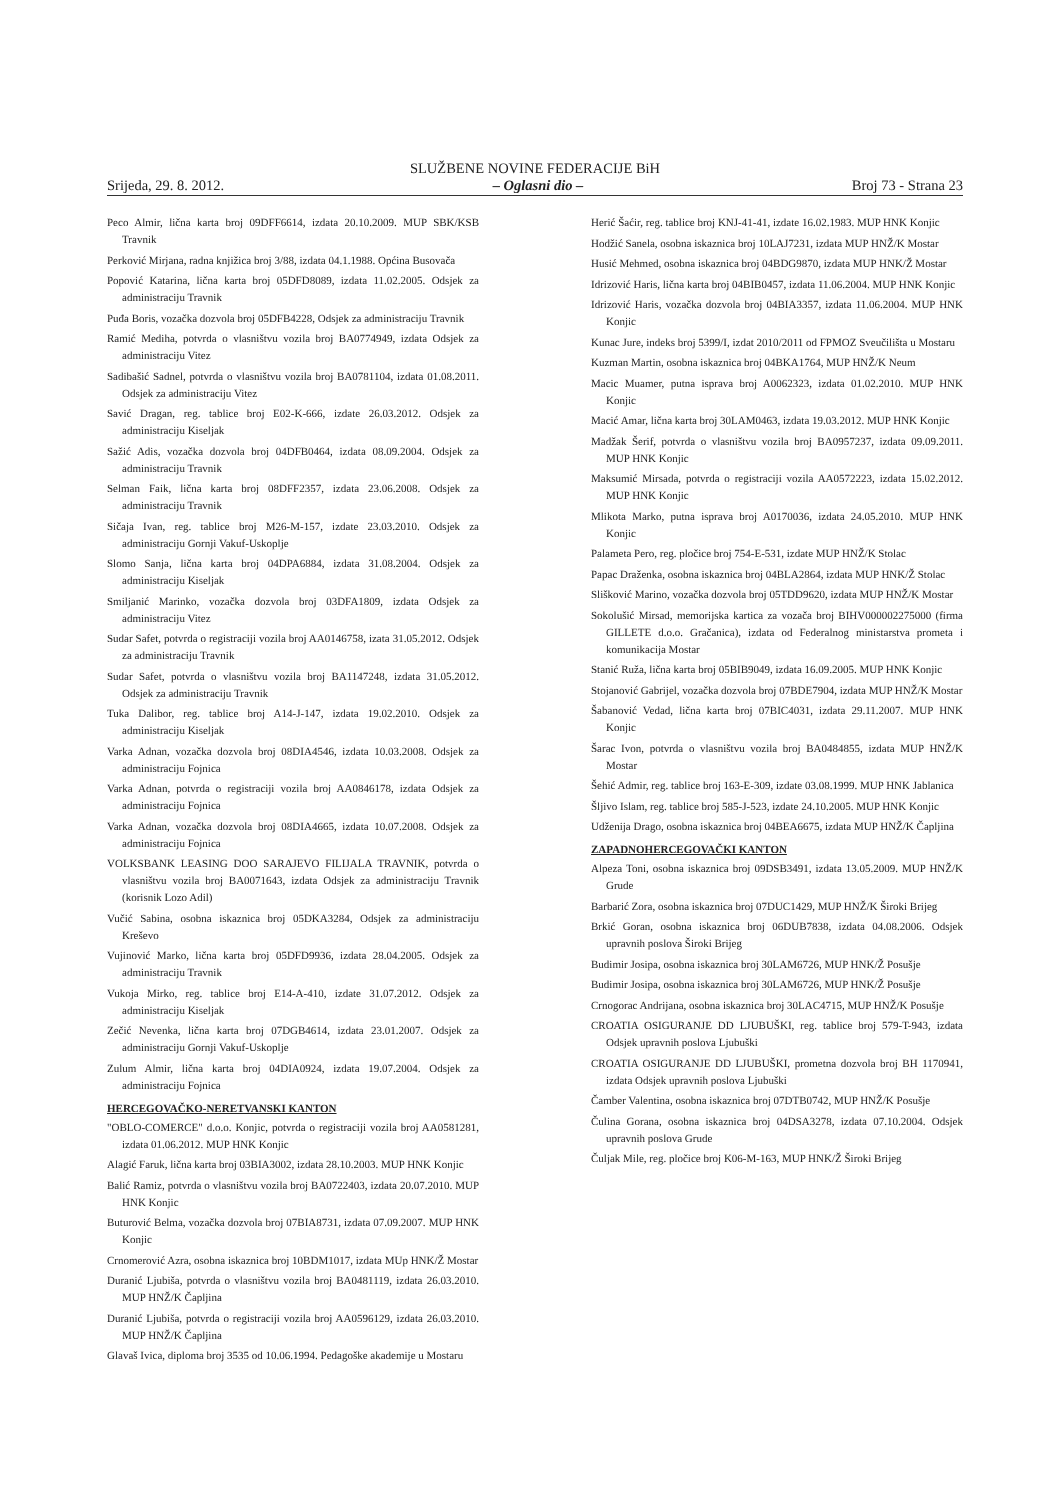SLUŽBENE NOVINE FEDERACIJE BiH
Srijeda, 29. 8. 2012. – Oglasni dio – Broj 73 - Strana 23
Peco Almir, lična karta broj 09DFF6614, izdata 20.10.2009. MUP SBK/KSB Travnik
Perković Mirjana, radna knjižica broj 3/88, izdata 04.1.1988. Općina Busovača
Popović Katarina, lična karta broj 05DFD8089, izdata 11.02.2005. Odsjek za administraciju Travnik
Puđa Boris, vozačka dozvola broj 05DFB4228, Odsjek za administraciju Travnik
Ramić Mediha, potvrda o vlasništvu vozila broj BA0774949, izdata Odsjek za administraciju Vitez
Sadibašić Sadnel, potvrda o vlasništvu vozila broj BA0781104, izdata 01.08.2011. Odsjek za administraciju Vitez
Savić Dragan, reg. tablice broj E02-K-666, izdate 26.03.2012. Odsjek za administraciju Kiseljak
Sažić Adis, vozačka dozvola broj 04DFB0464, izdata 08.09.2004. Odsjek za administraciju Travnik
Selman Faik, lična karta broj 08DFF2357, izdata 23.06.2008. Odsjek za administraciju Travnik
Sičaja Ivan, reg. tablice broj M26-M-157, izdate 23.03.2010. Odsjek za administraciju Gornji Vakuf-Uskoplje
Slomo Sanja, lična karta broj 04DPA6884, izdata 31.08.2004. Odsjek za administraciju Kiseljak
Smiljanić Marinko, vozačka dozvola broj 03DFA1809, izdata Odsjek za administraciju Vitez
Sudar Safet, potvrda o registraciji vozila broj AA0146758, izata 31.05.2012. Odsjek za administraciju Travnik
Sudar Safet, potvrda o vlasništvu vozila broj BA1147248, izdata 31.05.2012. Odsjek za administraciju Travnik
Tuka Dalibor, reg. tablice broj A14-J-147, izdata 19.02.2010. Odsjek za administraciju Kiseljak
Varka Adnan, vozačka dozvola broj 08DIA4546, izdata 10.03.2008. Odsjek za administraciju Fojnica
Varka Adnan, potvrda o registraciji vozila broj AA0846178, izdata Odsjek za administraciju Fojnica
Varka Adnan, vozačka dozvola broj 08DIA4665, izdata 10.07.2008. Odsjek za administraciju Fojnica
VOLKSBANK LEASING DOO SARAJEVO FILIJALA TRAVNIK, potvrda o vlasništvu vozila broj BA0071643, izdata Odsjek za administraciju Travnik (korisnik Lozo Adil)
Vučić Sabina, osobna iskaznica broj 05DKA3284, Odsjek za administraciju Kreševo
Vujinović Marko, lična karta broj 05DFD9936, izdata 28.04.2005. Odsjek za administraciju Travnik
Vukoja Mirko, reg. tablice broj E14-A-410, izdate 31.07.2012. Odsjek za administraciju Kiseljak
Zečić Nevenka, lična karta broj 07DGB4614, izdata 23.01.2007. Odsjek za administraciju Gornji Vakuf-Uskoplje
Zulum Almir, lična karta broj 04DIA0924, izdata 19.07.2004. Odsjek za administraciju Fojnica
HERCEGOVAČKO-NERETVANSKI KANTON
"OBLO-COMERCE" d.o.o. Konjic, potvrda o registraciji vozila broj AA0581281, izdata 01.06.2012. MUP HNK Konjic
Alagić Faruk, lična karta broj 03BIA3002, izdata 28.10.2003. MUP HNK Konjic
Balić Ramiz, potvrda o vlasništvu vozila broj BA0722403, izdata 20.07.2010. MUP HNK Konjic
Buturović Belma, vozačka dozvola broj 07BIA8731, izdata 07.09.2007. MUP HNK Konjic
Crnomerović Azra, osobna iskaznica broj 10BDM1017, izdata MUp HNK/Ž Mostar
Duranić Ljubiša, potvrda o vlasništvu vozila broj BA0481119, izdata 26.03.2010. MUP HNŽ/K Čapljina
Duranić Ljubiša, potvrda o registraciji vozila broj AA0596129, izdata 26.03.2010. MUP HNŽ/K Čapljina
Glavaš Ivica, diploma broj 3535 od 10.06.1994. Pedagoške akademije u Mostaru
Herić Šaćir, reg. tablice broj KNJ-41-41, izdate 16.02.1983. MUP HNK Konjic
Hodžić Sanela, osobna iskaznica broj 10LAJ7231, izdata MUP HNŽ/K Mostar
Husić Mehmed, osobna iskaznica broj 04BDG9870, izdata MUP HNK/Ž Mostar
Idrizović Haris, lična karta broj 04BIB0457, izdata 11.06.2004. MUP HNK Konjic
Idrizović Haris, vozačka dozvola broj 04BIA3357, izdata 11.06.2004. MUP HNK Konjic
Kunac Jure, indeks broj 5399/I, izdat 2010/2011 od FPMOZ Sveučilišta u Mostaru
Kuzman Martin, osobna iskaznica broj 04BKA1764, MUP HNŽ/K Neum
Macic Muamer, putna isprava broj A0062323, izdata 01.02.2010. MUP HNK Konjic
Macić Amar, lična karta broj 30LAM0463, izdata 19.03.2012. MUP HNK Konjic
Madžak Šerif, potvrda o vlasništvu vozila broj BA0957237, izdata 09.09.2011. MUP HNK Konjic
Maksumić Mirsada, potvrda o registraciji vozila AA0572223, izdata 15.02.2012. MUP HNK Konjic
Mlikota Marko, putna isprava broj A0170036, izdata 24.05.2010. MUP HNK Konjic
Palameta Pero, reg. pločice broj 754-E-531, izdate MUP HNŽ/K Stolac
Papac Draženka, osobna iskaznica broj 04BLA2864, izdata MUP HNK/Ž Stolac
Slišković Marino, vozačka dozvola broj 05TDD9620, izdata MUP HNŽ/K Mostar
Sokolušić Mirsad, memorijska kartica za vozača broj BIHV000002275000 (firma GILLETE d.o.o. Gračanica), izdata od Federalnog ministarstva prometa i komunikacija Mostar
Stanić Ruža, lična karta broj 05BIB9049, izdata 16.09.2005. MUP HNK Konjic
Stojanović Gabrijel, vozačka dozvola broj 07BDE7904, izdata MUP HNŽ/K Mostar
Šabanović Vedad, lična karta broj 07BIC4031, izdata 29.11.2007. MUP HNK Konjic
Šarac Ivon, potvrda o vlasništvu vozila broj BA0484855, izdata MUP HNŽ/K Mostar
Šehić Admir, reg. tablice broj 163-E-309, izdate 03.08.1999. MUP HNK Jablanica
Šljivo Islam, reg. tablice broj 585-J-523, izdate 24.10.2005. MUP HNK Konjic
Udženija Drago, osobna iskaznica broj 04BEA6675, izdata MUP HNŽ/K Čapljina
ZAPADNOHERCEGOVAČKI KANTON
Alpeza Toni, osobna iskaznica broj 09DSB3491, izdata 13.05.2009. MUP HNŽ/K Grude
Barbarić Zora, osobna iskaznica broj 07DUC1429, MUP HNŽ/K Široki Brijeg
Brkić Goran, osobna iskaznica broj 06DUB7838, izdata 04.08.2006. Odsjek upravnih poslova Široki Brijeg
Budimir Josipa, osobna iskaznica broj 30LAM6726, MUP HNK/Ž Posušje
Budimir Josipa, osobna iskaznica broj 30LAM6726, MUP HNK/Ž Posušje
Crnogorac Andrijana, osobna iskaznica broj 30LAC4715, MUP HNŽ/K Posušje
CROATIA OSIGURANJE DD LJUBUŠKI, reg. tablice broj 579-T-943, izdata Odsjek upravnih poslova Ljubuški
CROATIA OSIGURANJE DD LJUBUŠKI, prometna dozvola broj BH 1170941, izdata Odsjek upravnih poslova Ljubuški
Čamber Valentina, osobna iskaznica broj 07DTB0742, MUP HNŽ/K Posušje
Čulina Gorana, osobna iskaznica broj 04DSA3278, izdata 07.10.2004. Odsjek upravnih poslova Grude
Čuljak Mile, reg. pločice broj K06-M-163, MUP HNK/Ž Široki Brijeg